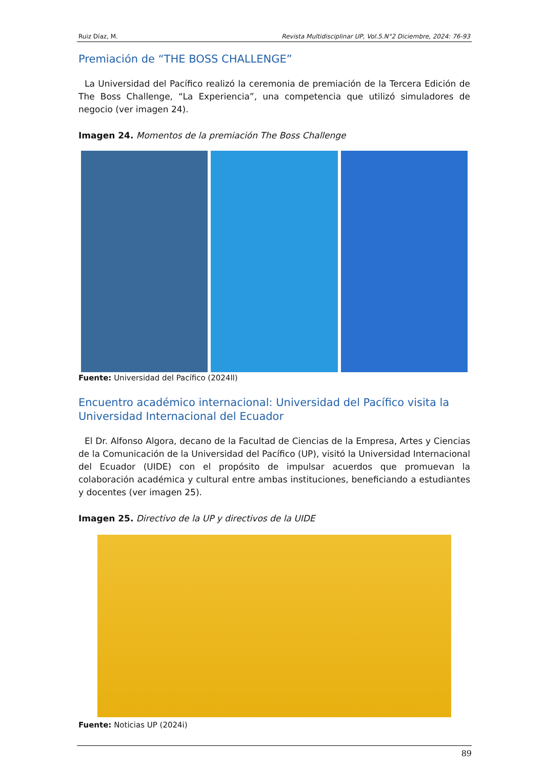Ruiz Díaz, M. Revista Multidisciplinar UP, Vol.5.N°2 Diciembre, 2024: 76-93
Premiación de “THE BOSS CHALLENGE”
La Universidad del Pacífico realizó la ceremonia de premiación de la Tercera Edición de The Boss Challenge, “La Experiencia”, una competencia que utilizó simuladores de negocio (ver imagen 24).
Imagen 24. Momentos de la premiación The Boss Challenge
Fuente: Universidad del Pacífico (2024ll)
Encuentro académico internacional: Universidad del Pacífico visita la Universidad Internacional del Ecuador
El Dr. Alfonso Algora, decano de la Facultad de Ciencias de la Empresa, Artes y Ciencias de la Comunicación de la Universidad del Pacífico (UP), visitó la Universidad Internacional del Ecuador (UIDE) con el propósito de impulsar acuerdos que promuevan la colaboración académica y cultural entre ambas instituciones, beneficiando a estudiantes y docentes (ver imagen 25).
Imagen 25. Directivo de la UP y directivos de la UIDE
Fuente: Noticias UP (2024i)
89